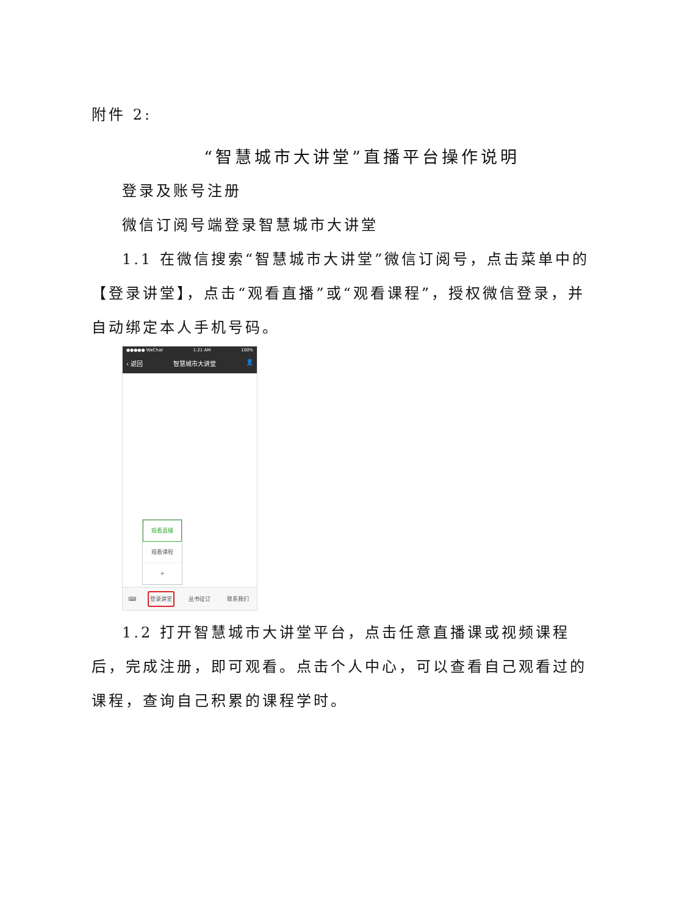附件 2:
“智慧城市大讲堂”直播平台操作说明
登录及账号注册
微信订阅号端登录智慧城市大讲堂
1.1 在微信搜索“智慧城市大讲堂”微信订阅号，点击菜单中的【登录讲堂】，点击“观看直播”或“观看课程”，授权微信登录，并自动绑定本人手机号码。
●●●●● WeChat 1:21 AM 100%
‹ 返回 智慧城市大讲堂 👤
观看直播
观看课程
+
⌨ 登录讲堂 丛书征订 联系我们
1.2 打开智慧城市大讲堂平台，点击任意直播课或视频课程后，完成注册，即可观看。点击个人中心，可以查看自己观看过的课程，查询自己积累的课程学时。